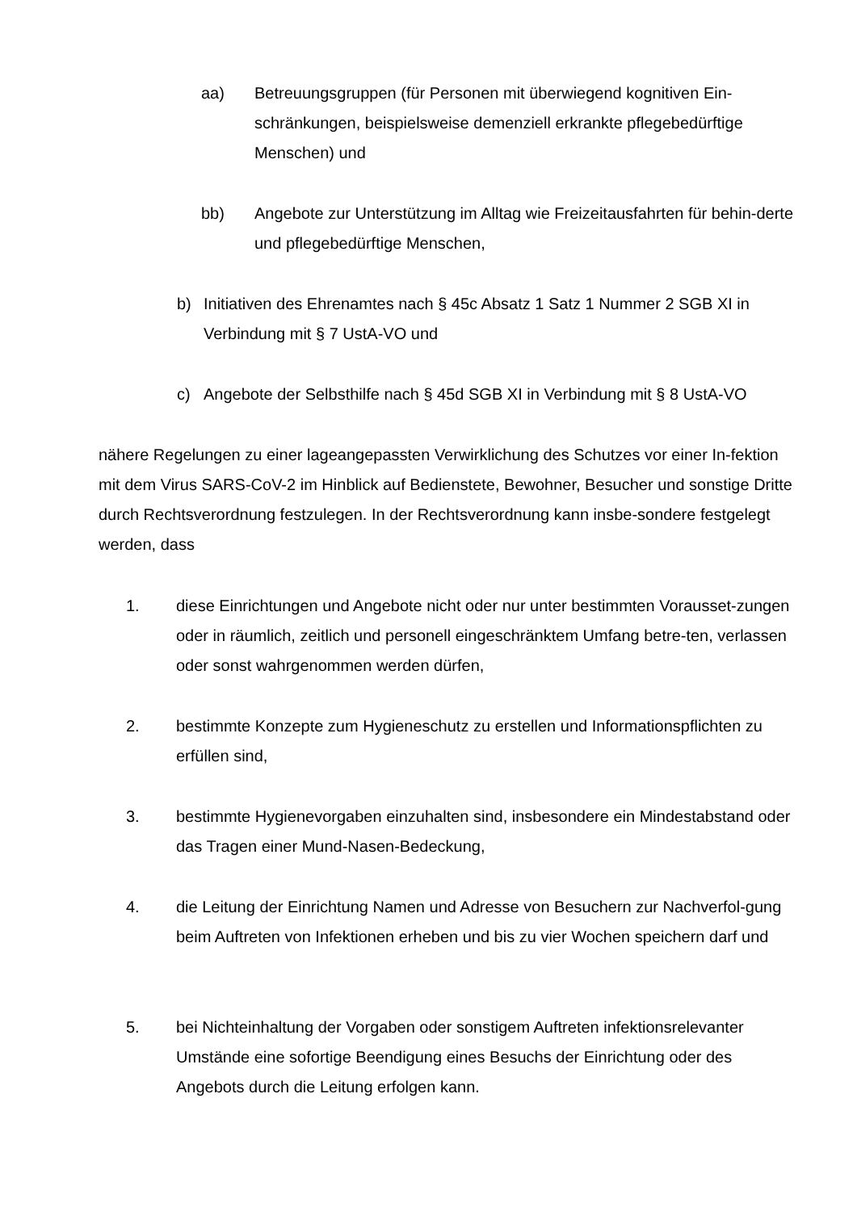aa) Betreuungsgruppen (für Personen mit überwiegend kognitiven Ein-schränkungen, beispielsweise demenziell erkrankte pflegebedürftige Menschen) und
bb) Angebote zur Unterstützung im Alltag wie Freizeitausfahrten für behin-derte und pflegebedürftige Menschen,
b) Initiativen des Ehrenamtes nach § 45c Absatz 1 Satz 1 Nummer 2 SGB XI in Verbindung mit § 7 UstA-VO und
c) Angebote der Selbsthilfe nach § 45d SGB XI in Verbindung mit § 8 UstA-VO
nähere Regelungen zu einer lageangepassten Verwirklichung des Schutzes vor einer In-fektion mit dem Virus SARS-CoV-2 im Hinblick auf Bedienstete, Bewohner, Besucher und sonstige Dritte durch Rechtsverordnung festzulegen. In der Rechtsverordnung kann insbe-sondere festgelegt werden, dass
1. diese Einrichtungen und Angebote nicht oder nur unter bestimmten Vorausset-zungen oder in räumlich, zeitlich und personell eingeschränktem Umfang betre-ten, verlassen oder sonst wahrgenommen werden dürfen,
2. bestimmte Konzepte zum Hygieneschutz zu erstellen und Informationspflichten zu erfüllen sind,
3. bestimmte Hygienevorgaben einzuhalten sind, insbesondere ein Mindestabstand oder das Tragen einer Mund-Nasen-Bedeckung,
4. die Leitung der Einrichtung Namen und Adresse von Besuchern zur Nachverfol-gung beim Auftreten von Infektionen erheben und bis zu vier Wochen speichern darf und
5. bei Nichteinhaltung der Vorgaben oder sonstigem Auftreten infektionsrelevanter Umstände eine sofortige Beendigung eines Besuchs der Einrichtung oder des Angebots durch die Leitung erfolgen kann.